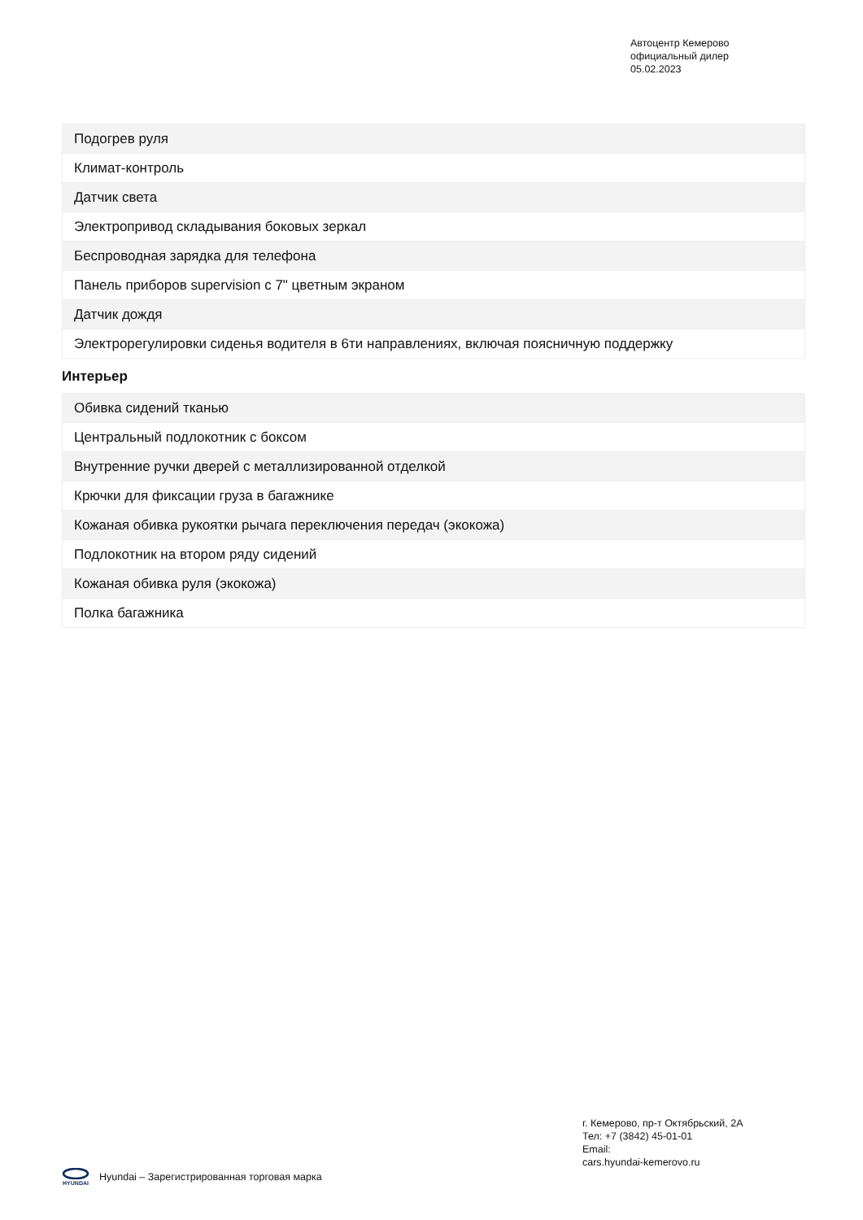Автоцентр Кемерово
официальный дилер
05.02.2023
| Подогрев руля |
| Климат-контроль |
| Датчик света |
| Электропривод складывания боковых зеркал |
| Беспроводная зарядка для телефона |
| Панель приборов supervision с 7" цветным экраном |
| Датчик дождя |
| Электрорегулировки сиденья водителя в 6ти направлениях, включая поясничную поддержку |
Интерьер
| Обивка сидений тканью |
| Центральный подлокотник с боксом |
| Внутренние ручки дверей с металлизированной отделкой |
| Крючки для фиксации груза в багажнике |
| Кожаная обивка рукоятки рычага переключения передач (экокожа) |
| Подлокотник на втором ряду сидений |
| Кожаная обивка руля (экокожа) |
| Полка багажника |
г. Кемерово, пр-т Октябрьский, 2А
Тел: +7 (3842) 45-01-01
Email:
cars.hyundai-kemerovo.ru
HYUNDAI
Hyundai – Зарегистрированная торговая марка